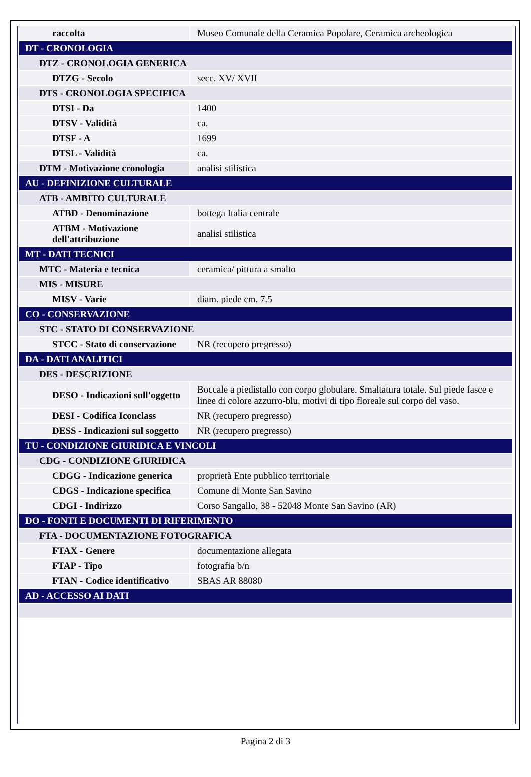| raccolta | Museo Comunale della Ceramica Popolare, Ceramica archeologica |
| DT - CRONOLOGIA | |
| DTZ - CRONOLOGIA GENERICA | |
| DTZG - Secolo | secc. XV/ XVII |
| DTS - CRONOLOGIA SPECIFICA | |
| DTSI - Da | 1400 |
| DTSV - Validità | ca. |
| DTSF - A | 1699 |
| DTSL - Validità | ca. |
| DTM - Motivazione cronologia | analisi stilistica |
| AU - DEFINIZIONE CULTURALE | |
| ATB - AMBITO CULTURALE | |
| ATBD - Denominazione | bottega Italia centrale |
| ATBM - Motivazione dell'attribuzione | analisi stilistica |
| MT - DATI TECNICI | |
| MTC - Materia e tecnica | ceramica/ pittura a smalto |
| MIS - MISURE | |
| MISV - Varie | diam. piede cm. 7.5 |
| CO - CONSERVAZIONE | |
| STC - STATO DI CONSERVAZIONE | |
| STCC - Stato di conservazione | NR (recupero pregresso) |
| DA - DATI ANALITICI | |
| DES - DESCRIZIONE | |
| DESO - Indicazioni sull'oggetto | Boccale a piedistallo con corpo globulare. Smaltatura totale. Sul piede fasce e linee di colore azzurro-blu, motivi di tipo floreale sul corpo del vaso. |
| DESI - Codifica Iconclass | NR (recupero pregresso) |
| DESS - Indicazioni sul soggetto | NR (recupero pregresso) |
| TU - CONDIZIONE GIURIDICA E VINCOLI | |
| CDG - CONDIZIONE GIURIDICA | |
| CDGG - Indicazione generica | proprietà Ente pubblico territoriale |
| CDGS - Indicazione specifica | Comune di Monte San Savino |
| CDGI - Indirizzo | Corso Sangallo, 38 - 52048 Monte San Savino (AR) |
| DO - FONTI E DOCUMENTI DI RIFERIMENTO | |
| FTA - DOCUMENTAZIONE FOTOGRAFICA | |
| FTAX - Genere | documentazione allegata |
| FTAP - Tipo | fotografia b/n |
| FTAN - Codice identificativo | SBAS AR 88080 |
| AD - ACCESSO AI DATI | |
Pagina 2 di 3